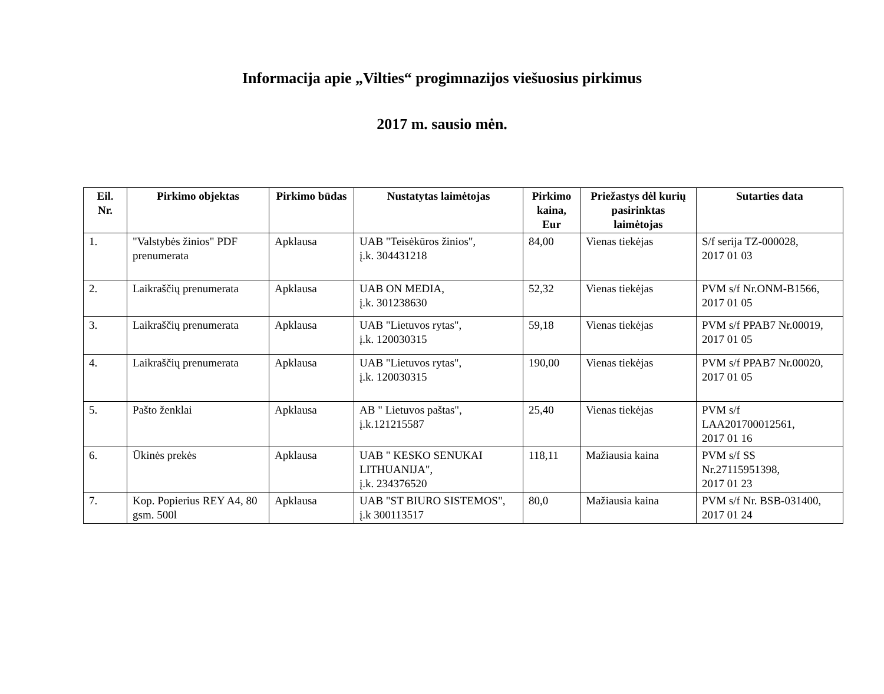Informacija apie „Vilties“ progimnazijos viešuosius pirkimus
2017 m. sausio mėn.
| Eil. Nr. | Pirkimo objektas | Pirkimo būdas | Nustatytas laimėtojas | Pirkimo kaina, Eur | Priežastys dėl kurių pasirinktas laimėtojas | Sutarties data |
| --- | --- | --- | --- | --- | --- | --- |
| 1. | "Valstybės žinios" PDF prenumerata | Apklausa | UAB "Teisėkūros žinios", į.k. 304431218 | 84,00 | Vienas tiekėjas | S/f serija TZ-000028, 2017 01 03 |
| 2. | Laikraščių prenumerata | Apklausa | UAB ON MEDIA, į.k. 301238630 | 52,32 | Vienas tiekėjas | PVM s/f Nr.ONM-B1566, 2017 01 05 |
| 3. | Laikraščių prenumerata | Apklausa | UAB "Lietuvos rytas", į.k. 120030315 | 59,18 | Vienas tiekėjas | PVM s/f PPAB7 Nr.00019, 2017 01 05 |
| 4. | Laikraščių prenumerata | Apklausa | UAB "Lietuvos rytas", į.k. 120030315 | 190,00 | Vienas tiekėjas | PVM s/f PPAB7 Nr.00020, 2017 01 05 |
| 5. | Pašto ženklai | Apklausa | AB " Lietuvos paštas", į.k.121215587 | 25,40 | Vienas tiekėjas | PVM s/f LAA201700012561, 2017 01 16 |
| 6. | Ūkinės prekės | Apklausa | UAB " KESKO SENUKAI LITHUANIJA", į.k. 234376520 | 118,11 | Mažiausia kaina | PVM s/f SS Nr.27115951398, 2017 01 23 |
| 7. | Kop. Popierius REY A4, 80 gsm. 500l | Apklausa | UAB "ST BIURO SISTEMOS", į.k 300113517 | 80,0 | Mažiausia kaina | PVM s/f Nr. BSB-031400, 2017 01 24 |